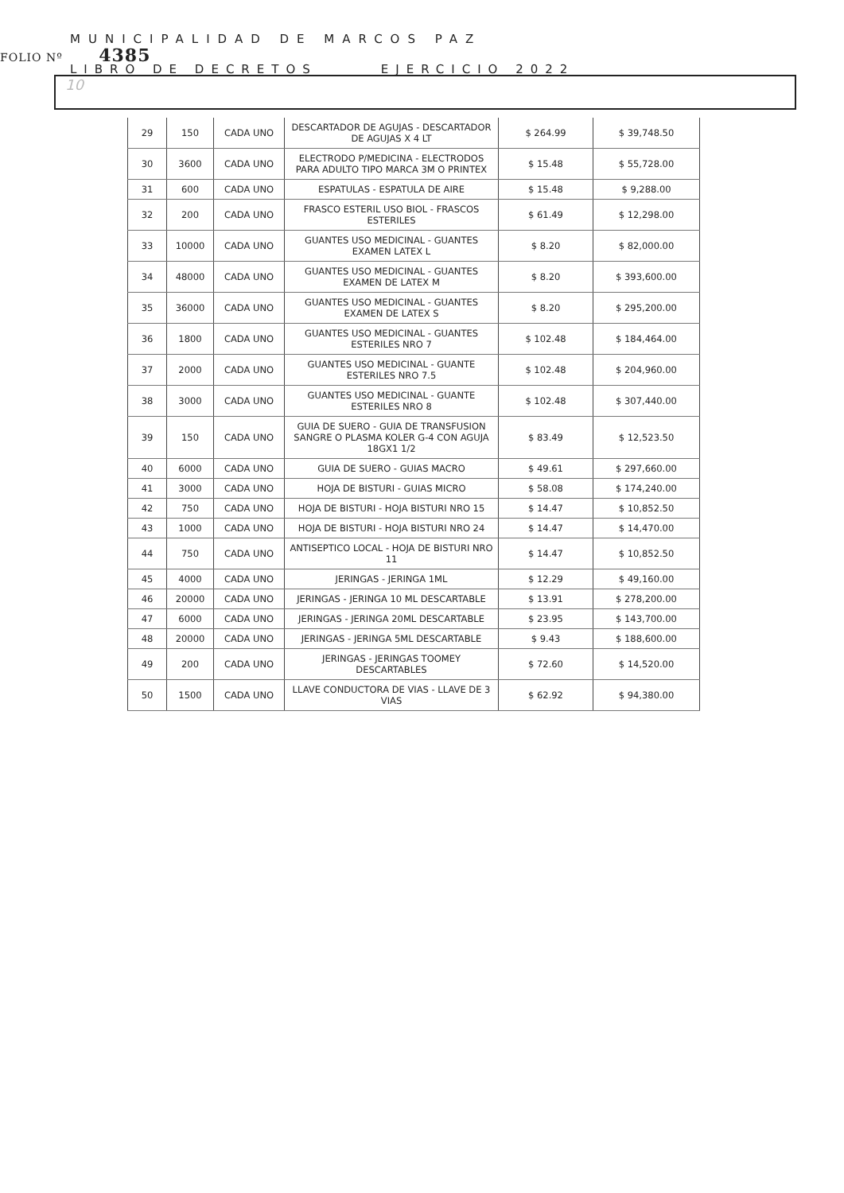MUNICIPALIDAD DE MARCOS PAZ
LIBRO DE DECRETOS EJERCICIO 2022
FOLIO Nº 4385
10
| 29 | 150 | CADA UNO | DESCARTADOR DE AGUJAS - DESCARTADOR DE AGUJAS X 4 LT | $ 264.99 | $ 39,748.50 |
| 30 | 3600 | CADA UNO | ELECTRODO P/MEDICINA - ELECTRODOS PARA ADULTO TIPO MARCA 3M O PRINTEX | $ 15.48 | $ 55,728.00 |
| 31 | 600 | CADA UNO | ESPATULAS - ESPATULA DE AIRE | $ 15.48 | $ 9,288.00 |
| 32 | 200 | CADA UNO | FRASCO ESTERIL USO BIOL - FRASCOS ESTERILES | $ 61.49 | $ 12,298.00 |
| 33 | 10000 | CADA UNO | GUANTES USO MEDICINAL - GUANTES EXAMEN LATEX L | $ 8.20 | $ 82,000.00 |
| 34 | 48000 | CADA UNO | GUANTES USO MEDICINAL - GUANTES EXAMEN DE LATEX M | $ 8.20 | $ 393,600.00 |
| 35 | 36000 | CADA UNO | GUANTES USO MEDICINAL - GUANTES EXAMEN DE LATEX S | $ 8.20 | $ 295,200.00 |
| 36 | 1800 | CADA UNO | GUANTES USO MEDICINAL - GUANTES ESTERILES NRO 7 | $ 102.48 | $ 184,464.00 |
| 37 | 2000 | CADA UNO | GUANTES USO MEDICINAL - GUANTE ESTERILES NRO 7.5 | $ 102.48 | $ 204,960.00 |
| 38 | 3000 | CADA UNO | GUANTES USO MEDICINAL - GUANTE ESTERILES NRO 8 | $ 102.48 | $ 307,440.00 |
| 39 | 150 | CADA UNO | GUIA DE SUERO - GUIA DE TRANSFUSION SANGRE O PLASMA KOLER G-4 CON AGUJA 18GX1 1/2 | $ 83.49 | $ 12,523.50 |
| 40 | 6000 | CADA UNO | GUIA DE SUERO - GUIAS MACRO | $ 49.61 | $ 297,660.00 |
| 41 | 3000 | CADA UNO | HOJA DE BISTURI - GUIAS MICRO | $ 58.08 | $ 174,240.00 |
| 42 | 750 | CADA UNO | HOJA DE BISTURI - HOJA BISTURI NRO 15 | $ 14.47 | $ 10,852.50 |
| 43 | 1000 | CADA UNO | HOJA DE BISTURI - HOJA BISTURI NRO 24 | $ 14.47 | $ 14,470.00 |
| 44 | 750 | CADA UNO | ANTISEPTICO LOCAL - HOJA DE BISTURI NRO 11 | $ 14.47 | $ 10,852.50 |
| 45 | 4000 | CADA UNO | JERINGAS - JERINGA 1ML | $ 12.29 | $ 49,160.00 |
| 46 | 20000 | CADA UNO | JERINGAS - JERINGA 10 ML DESCARTABLE | $ 13.91 | $ 278,200.00 |
| 47 | 6000 | CADA UNO | JERINGAS - JERINGA 20ML DESCARTABLE | $ 23.95 | $ 143,700.00 |
| 48 | 20000 | CADA UNO | JERINGAS - JERINGA 5ML DESCARTABLE | $ 9.43 | $ 188,600.00 |
| 49 | 200 | CADA UNO | JERINGAS - JERINGAS TOOMEY DESCARTABLES | $ 72.60 | $ 14,520.00 |
| 50 | 1500 | CADA UNO | LLAVE CONDUCTORA DE VIAS - LLAVE DE 3 VIAS | $ 62.92 | $ 94,380.00 |